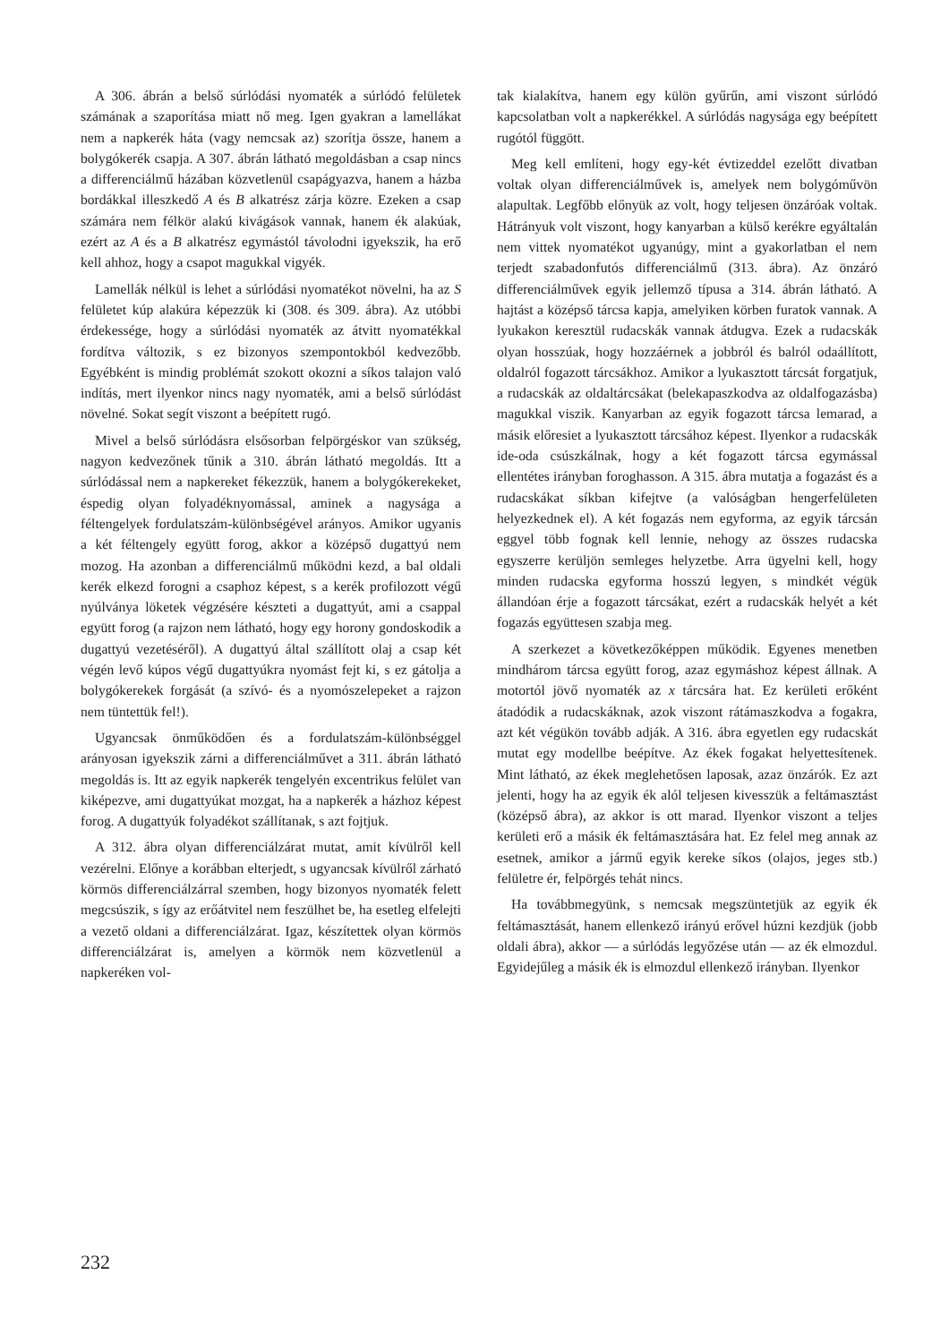A 306. ábrán a belső súrlódási nyomaték a súrlódó felületek számának a szaporítása miatt nő meg. Igen gyakran a lamellákat nem a napkerék háta (vagy nemcsak az) szorítja össze, hanem a bolygókerék csapja. A 307. ábrán látható megoldásban a csap nincs a differenciálmű házában közvetlenül csapágyazva, hanem a házba bordákkal illeszkedő A és B alkatrész zárja közre. Ezeken a csap számára nem félkör alakú kivágások vannak, hanem ék alakúak, ezért az A és a B alkatrész egymástól távolodni igyekszik, ha erő kell ahhoz, hogy a csapot magukkal vigyék.
Lamellák nélkül is lehet a súrlódási nyomatékot növelni, ha az S felületet kúp alakúra képezzük ki (308. és 309. ábra). Az utóbbi érdekessége, hogy a súrlódási nyomaték az átvitt nyomatékkal fordítva változik, s ez bizonyos szempontokból kedvezőbb. Egyébként is mindig problémát szokott okozni a síkos talajon való indítás, mert ilyenkor nincs nagy nyomaték, ami a belső súrlódást növelné. Sokat segít viszont a beépített rugó.
Mivel a belső súrlódásra elsősorban felpörgéskor van szükség, nagyon kedvezőnek tűnik a 310. ábrán látható megoldás. Itt a súrlódással nem a napkereket fékezzük, hanem a bolygókerekeket, éspedig olyan folyadéknyomással, aminek a nagysága a féltengelyek fordulatszám-különbségével arányos. Amikor ugyanis a két féltengely együtt forog, akkor a középső dugattyú nem mozog. Ha azonban a differenciálmű működni kezd, a bal oldali kerék elkezd forogni a csaphoz képest, s a kerék profilozott végű nyúlványa löketek végzésére készteti a dugattyút, ami a csappal együtt forog (a rajzon nem látható, hogy egy horony gondoskodik a dugattyú vezetéséről). A dugattyú által szállított olaj a csap két végén levő kúpos végű dugattyúkra nyomást fejt ki, s ez gátolja a bolygókerekek forgását (a szívó- és a nyomószelepeket a rajzon nem tüntettük fel!).
Ugyancsak önműködően és a fordulatszám-különbséggel arányosan igyekszik zárni a differenciálművet a 311. ábrán látható megoldás is. Itt az egyik napkerék tengelyén excentrikus felület van kiképezve, ami dugattyúkat mozgat, ha a napkerék a házhoz képest forog. A dugattyúk folyadékot szállítanak, s azt fojtjuk.
A 312. ábra olyan differenciálzárat mutat, amit kívülről kell vezérelni. Előnye a korábban elterjedt, s ugyancsak kívülről zárható körmös differenciálzárral szemben, hogy bizonyos nyomaték felett megcsúszik, s így az erőátvitel nem feszülhet be, ha esetleg elfelejti a vezető oldani a differenciálzárat. Igaz, készítettek olyan körmös differenciálzárat is, amelyen a körmök nem közvetlenül a napkeréken vol-
tak kialakítva, hanem egy külön gyűrűn, ami viszont súrlódó kapcsolatban volt a napkerékkel. A súrlódás nagysága egy beépített rugótól függött.
Meg kell említeni, hogy egy-két évtizeddel ezelőtt divatban voltak olyan differenciálművek is, amelyek nem bolygóművön alapultak. Legfőbb előnyük az volt, hogy teljesen önzáróak voltak. Hátrányuk volt viszont, hogy kanyarban a külső kerékre egyáltalán nem vittek nyomatékot ugyanúgy, mint a gyakorlatban el nem terjedt szabadonfutós differenciálmű (313. ábra). Az önzáró differenciálművek egyik jellemző típusa a 314. ábrán látható. A hajtást a középső tárcsa kapja, amelyiken körben furatok vannak. A lyukakon keresztül rudacskák vannak átdugva. Ezek a rudacskák olyan hosszúak, hogy hozzáérnek a jobbról és balról odaállított, oldalról fogazott tárcsákhoz. Amikor a lyukasztott tárcsát forgatjuk, a rudacskák az oldaltárcsákat (belekapaszkodva az oldalfogazásba) magukkal viszik. Kanyarban az egyik fogazott tárcsa lemarad, a másik előresiet a lyukasztott tárcsához képest. Ilyenkor a rudacskák ide-oda csúszkálnak, hogy a két fogazott tárcsa egymással ellentétes irányban foroghasson. A 315. ábra mutatja a fogazást és a rudacskákat síkban kifejtve (a valóságban hengerfelületen helyezkednek el). A két fogazás nem egyforma, az egyik tárcsán eggyel több fognak kell lennie, nehogy az összes rudacska egyszerre kerüljön semleges helyzetbe. Arra ügyelni kell, hogy minden rudacska egyforma hosszú legyen, s mindkét végük állandóan érje a fogazott tárcsákat, ezért a rudacskák helyét a két fogazás együttesen szabja meg.
A szerkezet a következőképpen működik. Egyenes menetben mindhárom tárcsa együtt forog, azaz egymáshoz képest állnak. A motortól jövő nyomaték az x tárcsára hat. Ez kerületi erőként átadódik a rudacskáknak, azok viszont rátámaszkodva a fogakra, azt két végükön tovább adják. A 316. ábra egyetlen egy rudacskát mutat egy modellbe beépítve. Az ékek fogakat helyettesítenek. Mint látható, az ékek meglehetősen laposak, azaz önzárók. Ez azt jelenti, hogy ha az egyik ék alól teljesen kivesszük a feltámasztást (középső ábra), az akkor is ott marad. Ilyenkor viszont a teljes kerületi erő a másik ék feltámasztására hat. Ez felel meg annak az esetnek, amikor a jármű egyik kereke síkos (olajos, jeges stb.) felületre ér, felpörgés tehát nincs.
Ha továbbmegyünk, s nemcsak megszüntetjük az egyik ék feltámasztását, hanem ellenkező irányú erővel húzni kezdjük (jobb oldali ábra), akkor — a súrlódás legyőzése után — az ék elmozdul. Egyidejűleg a másik ék is elmozdul ellenkező irányban. Ilyenkor
232